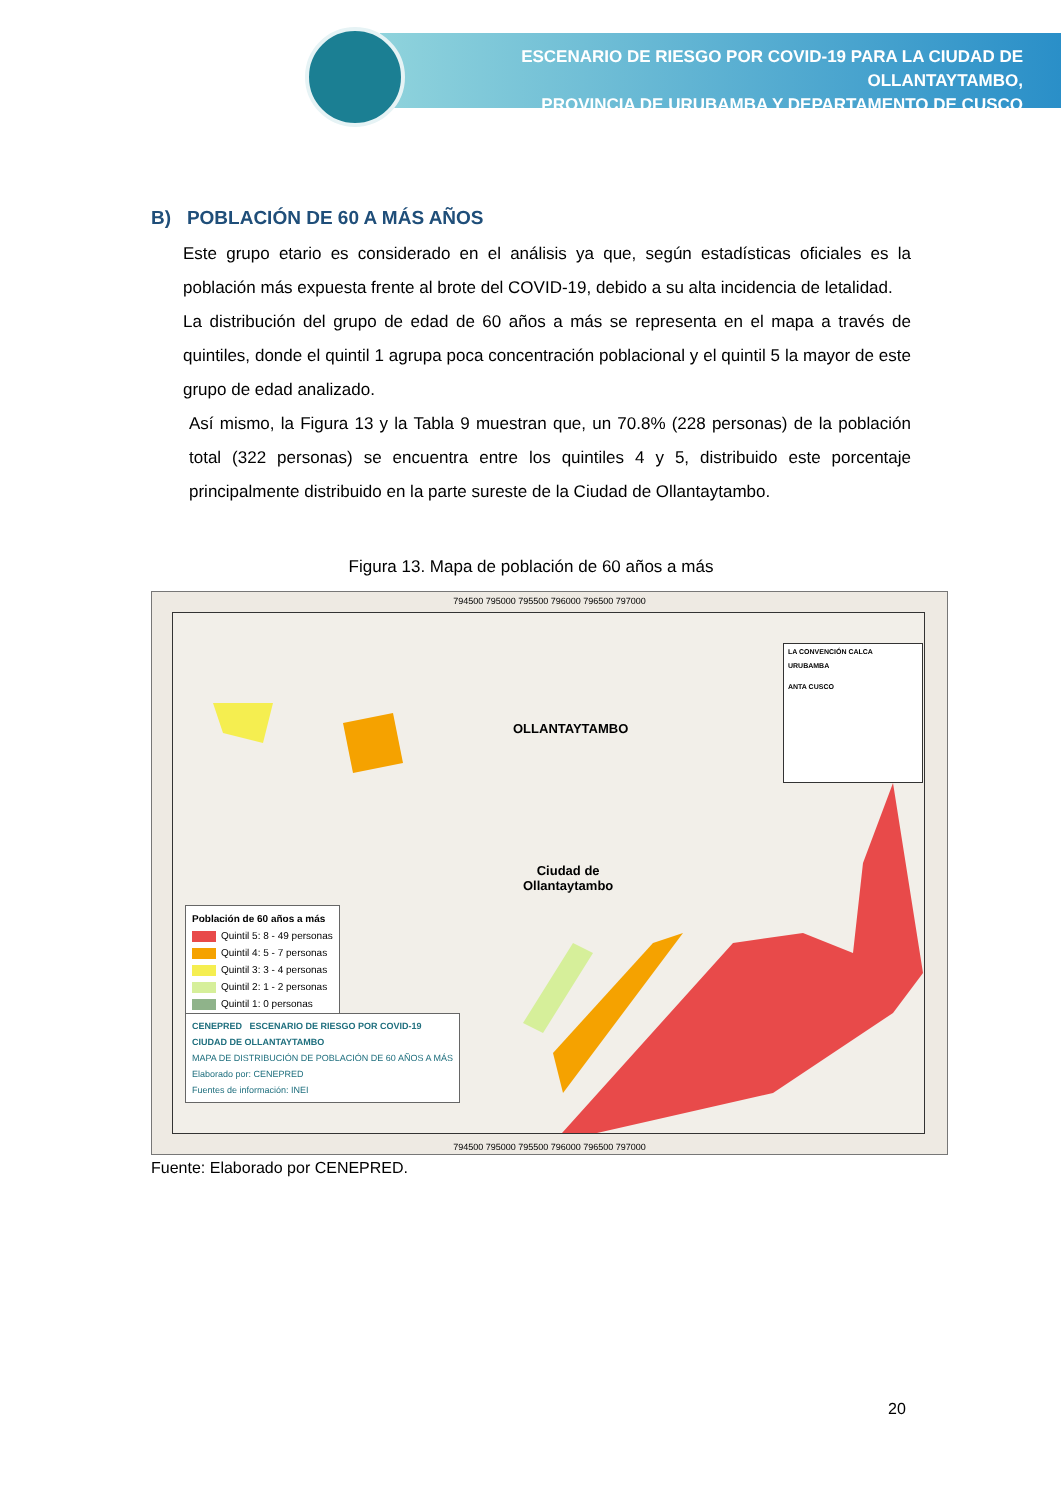ESCENARIO DE RIESGO POR COVID-19 PARA LA CIUDAD DE OLLANTAYTAMBO,
PROVINCIA DE URUBAMBA Y DEPARTAMENTO DE CUSCO
B) POBLACIÓN DE 60 A MÁS AÑOS
Este grupo etario es considerado en el análisis ya que, según estadísticas oficiales es la población más expuesta frente al brote del COVID-19, debido a su alta incidencia de letalidad.
La distribución del grupo de edad de 60 años a más se representa en el mapa a través de quintiles, donde el quintil 1 agrupa poca concentración poblacional y el quintil 5 la mayor de este grupo de edad analizado.
Así mismo, la Figura 13 y la Tabla 9 muestran que, un 70.8% (228 personas) de la población total (322 personas) se encuentra entre los quintiles 4 y 5, distribuido este porcentaje principalmente distribuido en la parte sureste de la Ciudad de Ollantaytambo.
Figura 13. Mapa de población de 60 años a más
794500 795000 795500 796000 796500 797000
OLLANTAYTAMBO
Ciudad de
Ollantaytambo
LA CONVENCIÓN CALCA
URUBAMBA
ANTA CUSCO
Población de 60 años a más
Quintil 5: 8 - 49 personas
Quintil 4: 5 - 7 personas
Quintil 3: 3 - 4 personas
Quintil 2: 1 - 2 personas
Quintil 1: 0 personas
CENEPRED ESCENARIO DE RIESGO POR COVID-19
CIUDAD DE OLLANTAYTAMBO
MAPA DE DISTRIBUCIÓN DE POBLACIÓN DE 60 AÑOS A MÁS
Elaborado por: CENEPRED
Fuentes de información: INEI
794500 795000 795500 796000 796500 797000
Fuente: Elaborado por CENEPRED.
20